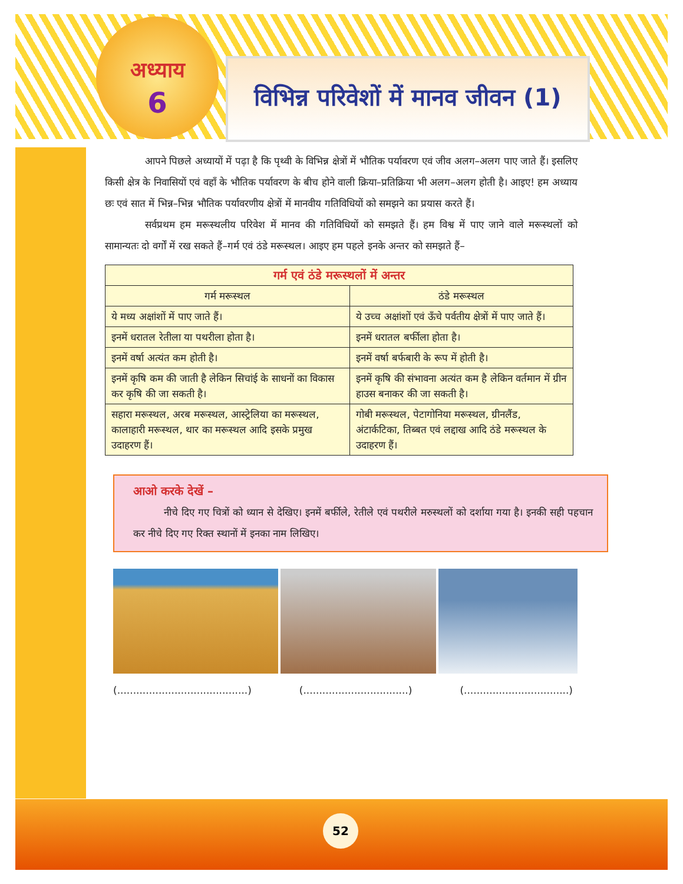अध्याय
6
विभिन्न परिवेशों में मानव जीवन (1)
आपने पिछले अध्यायों में पढ़ा है कि पृथ्वी के विभिन्न क्षेत्रों में भौतिक पर्यावरण एवं जीव अलग–अलग पाए जाते हैं। इसलिए किसी क्षेत्र के निवासियों एवं वहाँ के भौतिक पर्यावरण के बीच होने वाली क्रिया–प्रतिक्रिया भी अलग–अलग होती है। आइए! हम अध्याय छः एवं सात में भिन्न–भिन्न भौतिक पर्यावरणीय क्षेत्रों में मानवीय गतिविधियों को समझने का प्रयास करते हैं।
सर्वप्रथम हम मरूस्थलीय परिवेश में मानव की गतिविधियों को समझते हैं। हम विश्व में पाए जाने वाले मरूस्थलों को सामान्यतः दो वर्गों में रख सकते हैं–गर्म एवं ठंडे मरूस्थल। आइए हम पहले इनके अन्तर को समझते हैं–
| गर्म एवं ठंडे मरूस्थलों में अन्तर | |
| --- | --- |
| गर्म मरूस्थल | ठंडे मरूस्थल |
| ये मध्य अक्षांशों में पाए जाते हैं। | ये उच्च अक्षांशों एवं ऊँचे पर्वतीय क्षेत्रों में पाए जाते हैं। |
| इनमें धरातल रेतीला या पथरीला होता है। | इनमें धरातल बर्फीला होता है। |
| इनमें वर्षा अत्यंत कम होती है। | इनमें वर्षा बर्फबारी के रूप में होती है। |
| इनमें कृषि कम की जाती है लेकिन सिचांई के साधनों का विकास कर कृषि की जा सकती है। | इनमें कृषि की संभावना अत्यंत कम है लेकिन वर्तमान में ग्रीन हाउस बनाकर की जा सकती है। |
| सहारा मरूस्थल, अरब मरूस्थल, आस्ट्रेलिया का मरूस्थल, कालाहारी मरूस्थल, थार का मरूस्थल आदि इसके प्रमुख उदाहरण हैं। | गोबी मरूस्थल, पेटागोनिया मरूस्थल, ग्रीनलैंड, अंटार्कटिका, तिब्बत एवं लद्दाख आदि ठंडे मरूस्थल के उदाहरण हैं। |
आओ करके देखें –
नीचे दिए गए चित्रों को ध्यान से देखिए। इनमें बर्फीले, रेतीले एवं पथरीले मरुस्थलों को दर्शाया गया है। इनकी सही पहचान कर नीचे दिए गए रिक्त स्थानों में इनका नाम लिखिए।
(.........................................) (.................................) (.................................)
52